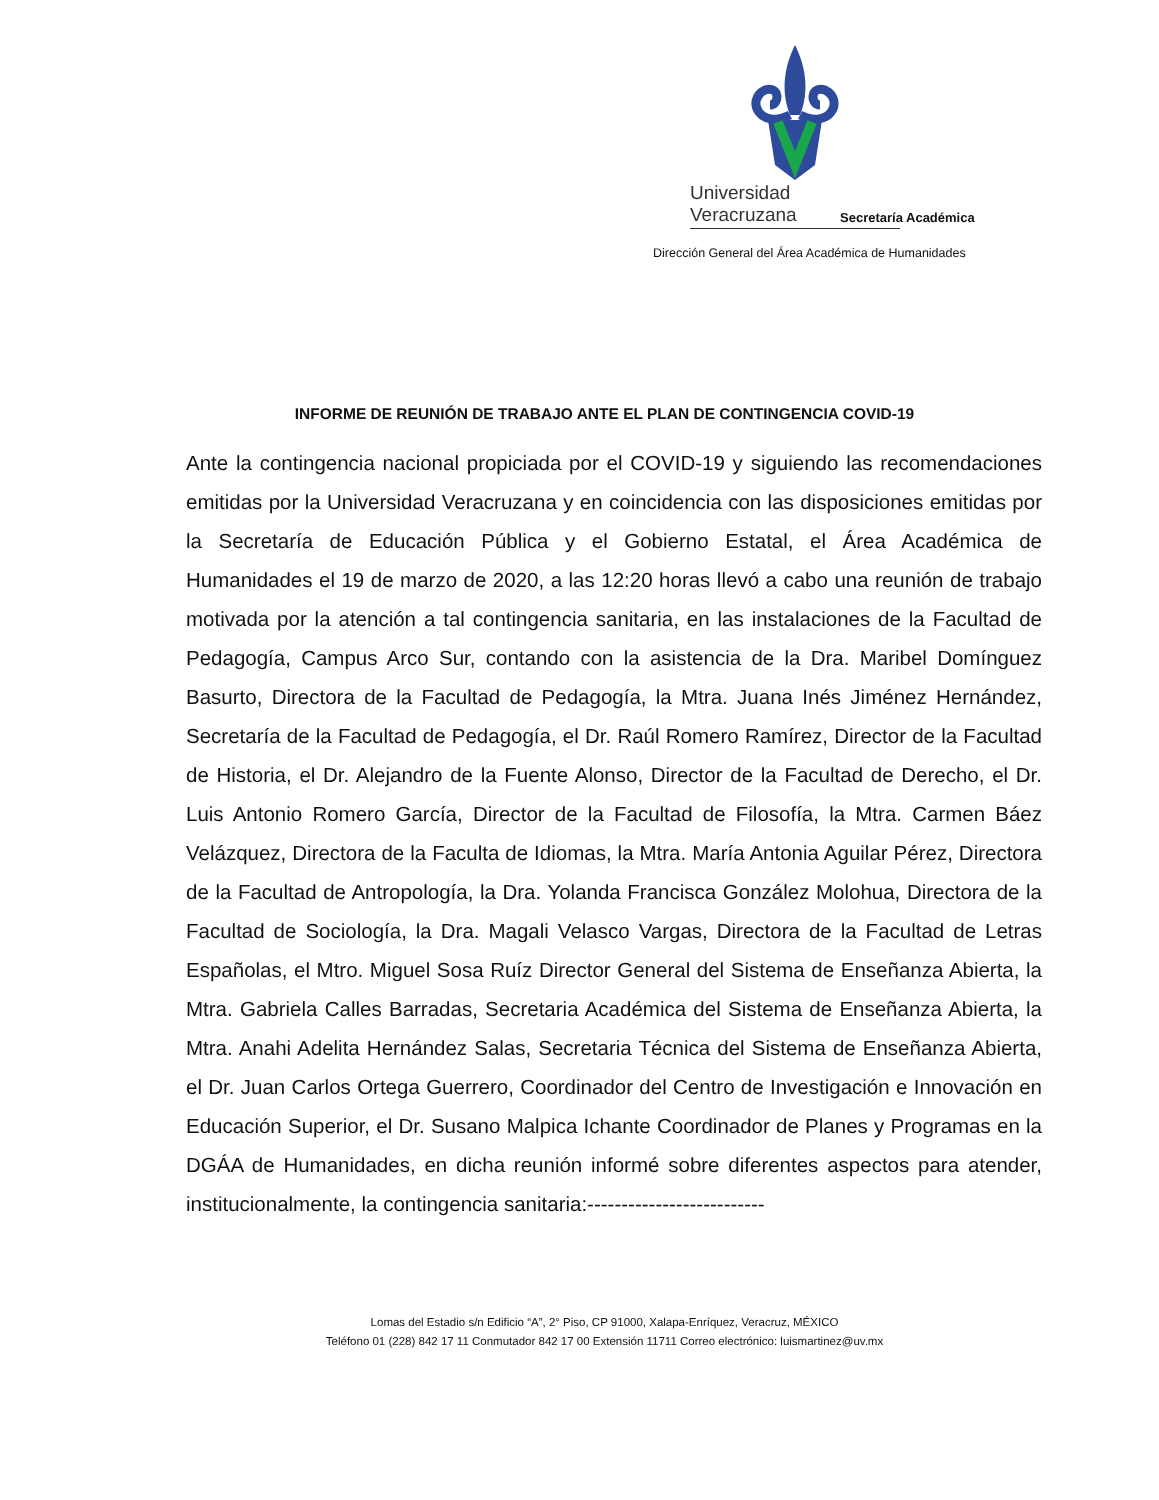Universidad Veracruzana
Secretaría Académica
Dirección General del Área Académica de Humanidades
INFORME DE REUNIÓN DE TRABAJO ANTE EL PLAN DE CONTINGENCIA COVID-19
Ante la contingencia nacional propiciada por el COVID-19 y siguiendo las recomendaciones emitidas por la Universidad Veracruzana y en coincidencia con las disposiciones emitidas por la Secretaría de Educación Pública y el Gobierno Estatal, el Área Académica de Humanidades el 19 de marzo de 2020, a las 12:20 horas llevó a cabo una reunión de trabajo motivada por la atención a tal contingencia sanitaria, en las instalaciones de la Facultad de Pedagogía, Campus Arco Sur, contando con la asistencia de la Dra. Maribel Domínguez Basurto, Directora de la Facultad de Pedagogía, la Mtra. Juana Inés Jiménez Hernández, Secretaría de la Facultad de Pedagogía, el Dr. Raúl Romero Ramírez, Director de la Facultad de Historia, el Dr. Alejandro de la Fuente Alonso, Director de la Facultad de Derecho, el Dr. Luis Antonio Romero García, Director de la Facultad de Filosofía, la Mtra. Carmen Báez Velázquez, Directora de la Faculta de Idiomas, la Mtra. María Antonia Aguilar Pérez, Directora de la Facultad de Antropología, la Dra. Yolanda Francisca González Molohua, Directora de la Facultad de Sociología, la Dra. Magali Velasco Vargas, Directora de la Facultad de Letras Españolas, el Mtro. Miguel Sosa Ruíz Director General del Sistema de Enseñanza Abierta, la Mtra. Gabriela Calles Barradas, Secretaria Académica del Sistema de Enseñanza Abierta, la Mtra. Anahi Adelita Hernández Salas, Secretaria Técnica del Sistema de Enseñanza Abierta, el Dr. Juan Carlos Ortega Guerrero, Coordinador del Centro de Investigación e Innovación en Educación Superior, el Dr. Susano Malpica Ichante Coordinador de Planes y Programas en la DGÁA de Humanidades, en dicha reunión informé sobre diferentes aspectos para atender, institucionalmente, la contingencia sanitaria:--------------------------
Lomas del Estadio s/n Edificio “A”, 2° Piso, CP 91000, Xalapa-Enríquez, Veracruz, MÉXICO
Teléfono 01 (228) 842 17 11 Conmutador 842 17 00 Extensión 11711 Correo electrónico: luismartinez@uv.mx